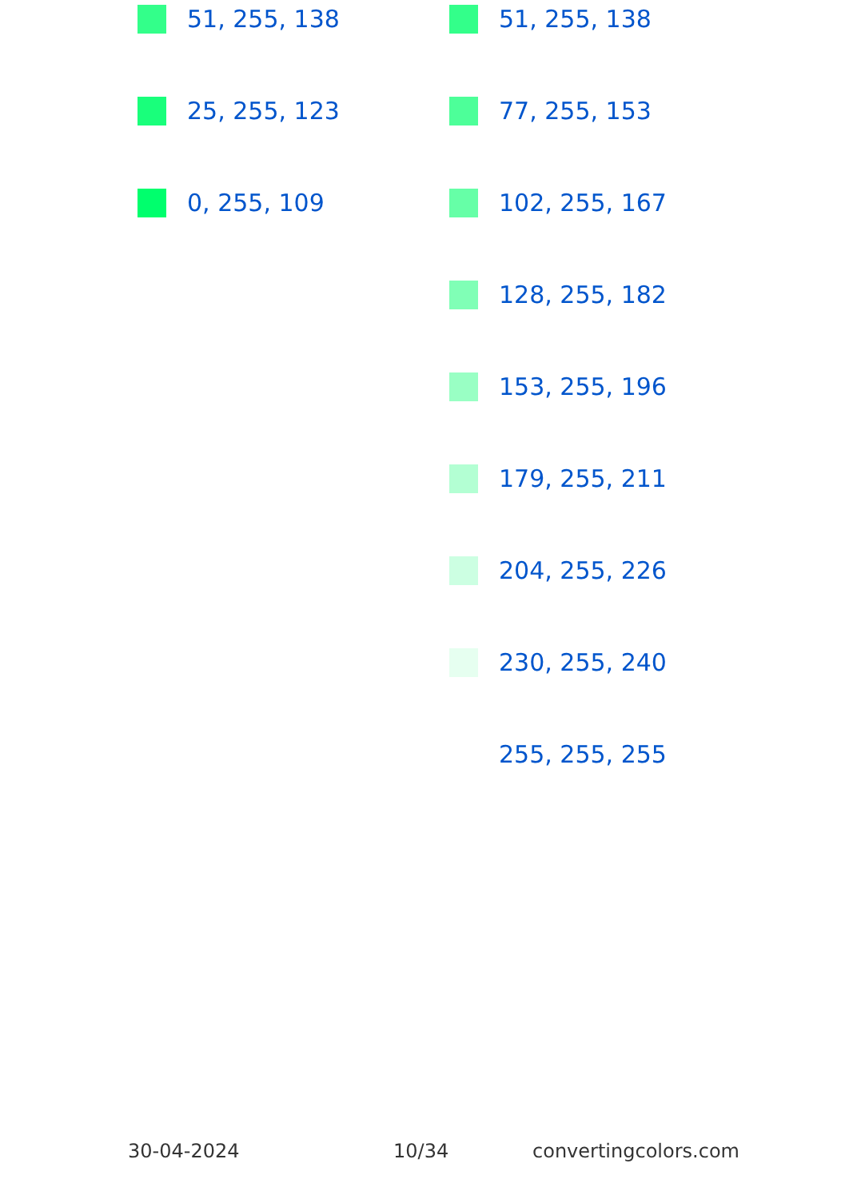51, 255, 138
25, 255, 123
0, 255, 109
51, 255, 138
77, 255, 153
102, 255, 167
128, 255, 182
153, 255, 196
179, 255, 211
204, 255, 226
230, 255, 240
255, 255, 255
30-04-2024 10/34 convertingcolors.com